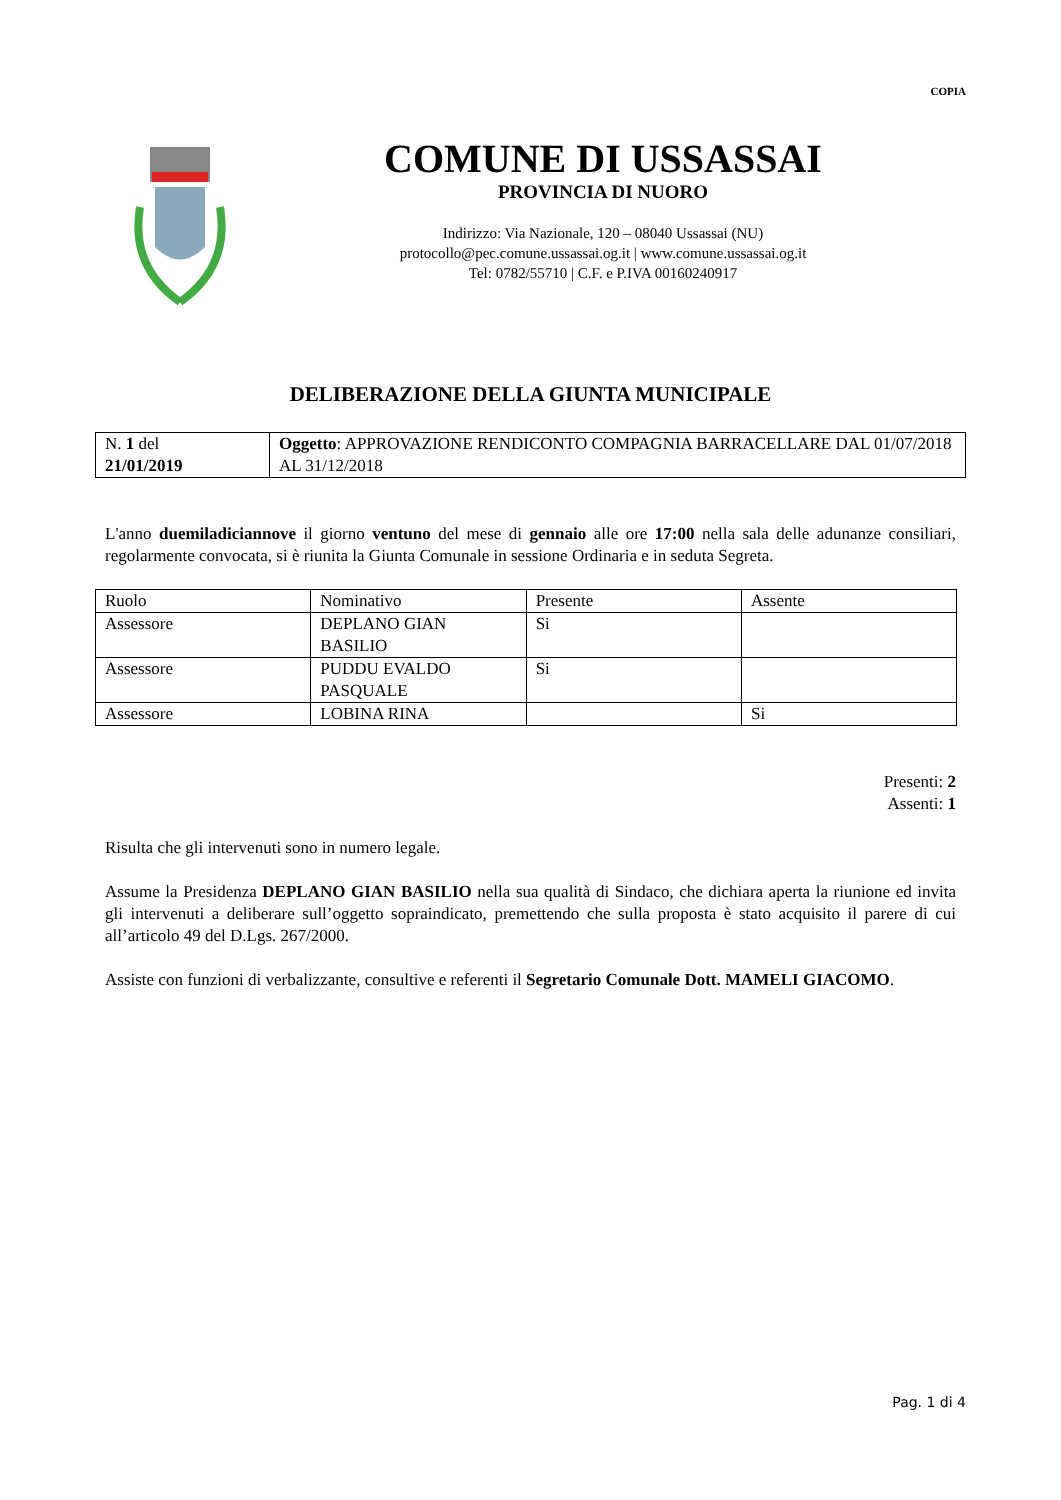COPIA
COMUNE DI USSASSAI
PROVINCIA DI NUORO
Indirizzo: Via Nazionale, 120 – 08040 Ussassai (NU)
protocollo@pec.comune.ussassai.og.it | www.comune.ussassai.og.it
Tel: 0782/55710 | C.F. e P.IVA 00160240917
DELIBERAZIONE DELLA GIUNTA MUNICIPALE
| N. 1 del 21/01/2019 | Oggetto : APPROVAZIONE RENDICONTO COMPAGNIA BARRACELLARE DAL 01/07/2018 AL 31/12/2018 |
L'anno duemiladiciannove il giorno ventuno del mese di gennaio alle ore 17:00 nella sala delle adunanze consiliari, regolarmente convocata, si è riunita la Giunta Comunale in sessione Ordinaria e in seduta Segreta.
| Ruolo | Nominativo | Presente | Assente |
| Assessore | DEPLANO GIAN BASILIO | Si | |
| Assessore | PUDDU EVALDO PASQUALE | Si | |
| Assessore | LOBINA RINA | | Si |
Presenti: 2
Assenti: 1
Risulta che gli intervenuti sono in numero legale.
Assume la Presidenza DEPLANO GIAN BASILIO nella sua qualità di Sindaco, che dichiara aperta la riunione ed invita gli intervenuti a deliberare sull’oggetto sopraindicato, premettendo che sulla proposta è stato acquisito il parere di cui all’articolo 49 del D.Lgs. 267/2000.
Assiste con funzioni di verbalizzante, consultive e referenti il Segretario Comunale Dott. MAMELI GIACOMO.
Pag. 1 di 4